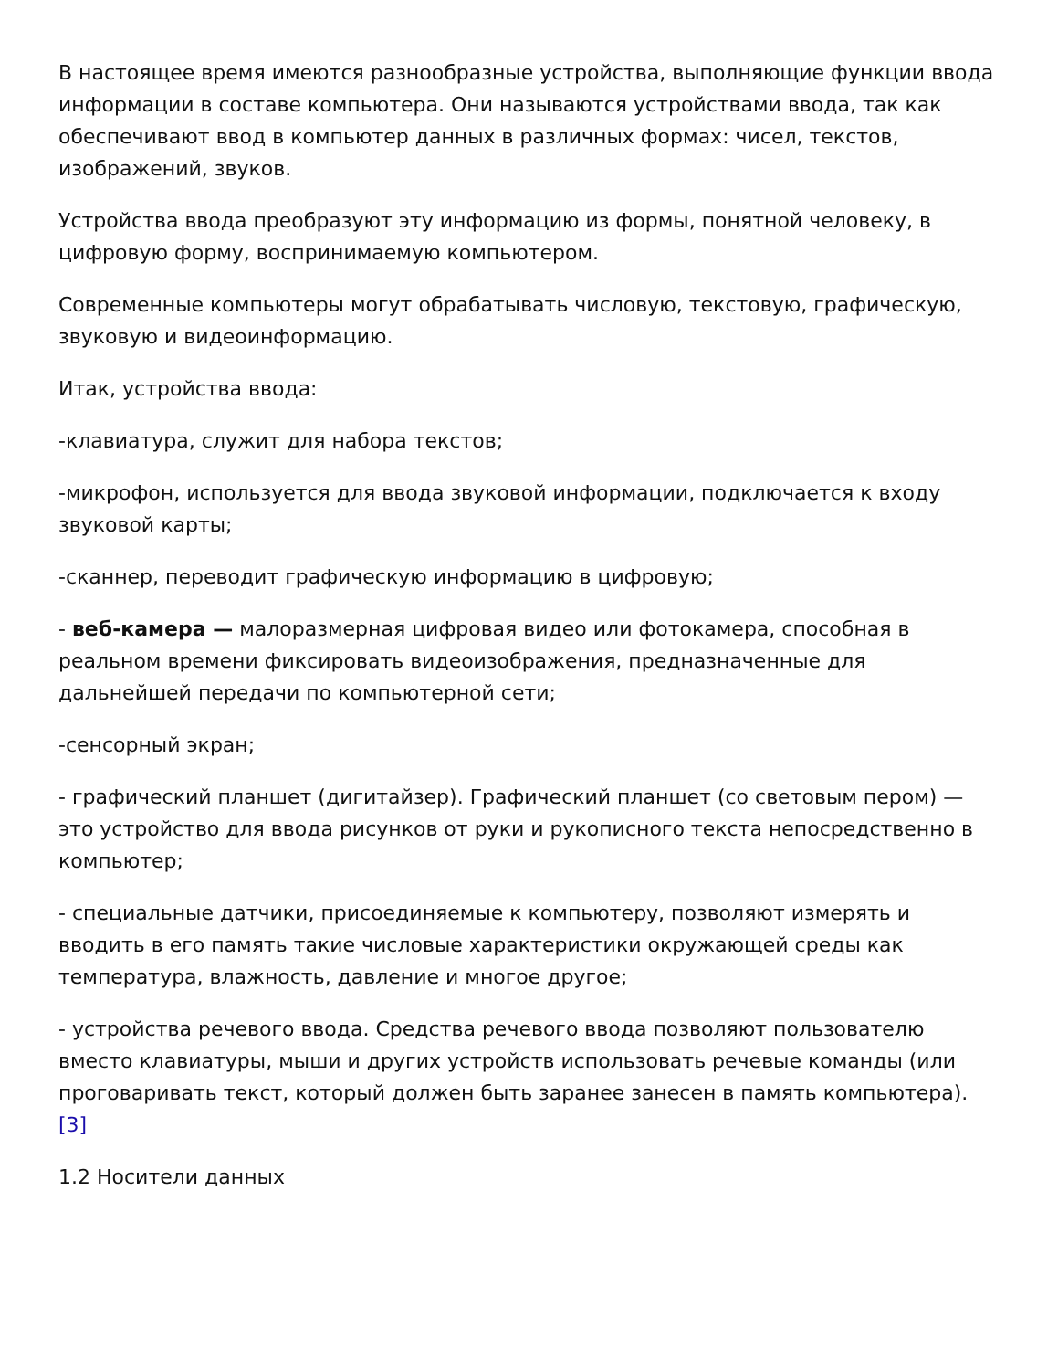В настоящее время имеются разнообразные устройства, выполняющие функции ввода информации в составе компьютера. Они называются устройствами ввода, так как обеспечивают ввод в компьютер данных в различных формах: чисел, текстов, изображений, звуков.
Устройства ввода преобразуют эту информацию из формы, понятной человеку, в цифровую форму, воспринимаемую компьютером.
Современные компьютеры могут обрабатывать числовую, текстовую, графическую, звуковую и видеоинформацию.
Итак, устройства ввода:
-клавиатура, служит для набора текстов;
-микрофон, используется для ввода звуковой информации, подключается к входу звуковой карты;
-сканнер, переводит графическую информацию в цифровую;
- веб-камера — малоразмерная цифровая видео или фотокамера, способная в реальном времени фиксировать видеоизображения, предназначенные для дальнейшей передачи по компьютерной сети;
-сенсорный экран;
- графический планшет (дигитайзер). Графический планшет (со световым пером) — это устройство для ввода рисунков от руки и рукописного текста непосредственно в компьютер;
- специальные датчики, присоединяемые к компьютеру, позволяют измерять и вводить в его память такие числовые характеристики окружающей среды как температура, влажность, давление и многое другое;
- устройства речевого ввода. Средства речевого ввода позволяют пользователю вместо клавиатуры, мыши и других устройств использовать речевые команды (или проговаривать текст, который должен быть заранее занесен в память компьютера). [3]
1.2 Носители данных